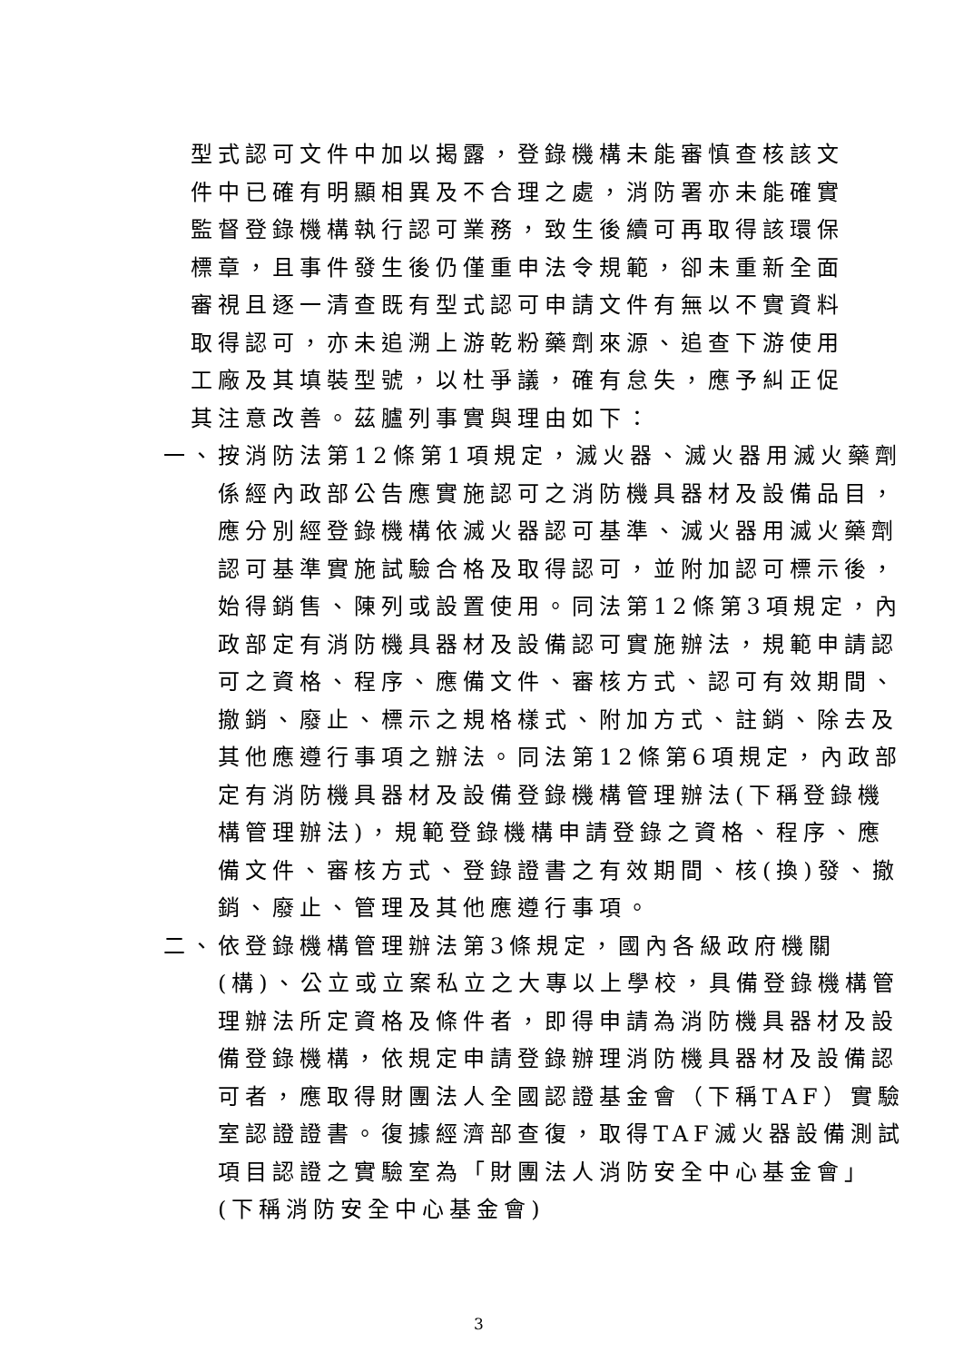型式認可文件中加以揭露，登錄機構未能審慎查核該文件中已確有明顯相異及不合理之處，消防署亦未能確實監督登錄機構執行認可業務，致生後續可再取得該環保標章，且事件發生後仍僅重申法令規範，卻未重新全面審視且逐一清查既有型式認可申請文件有無以不實資料取得認可，亦未追溯上游乾粉藥劑來源、追查下游使用工廠及其填裝型號，以杜爭議，確有怠失，應予糾正促其注意改善。茲臚列事實與理由如下：
一、按消防法第12條第1項規定，滅火器、滅火器用滅火藥劑係經內政部公告應實施認可之消防機具器材及設備品目，應分別經登錄機構依滅火器認可基準、滅火器用滅火藥劑認可基準實施試驗合格及取得認可，並附加認可標示後，始得銷售、陳列或設置使用。同法第12條第3項規定，內政部定有消防機具器材及設備認可實施辦法，規範申請認可之資格、程序、應備文件、審核方式、認可有效期間、撤銷、廢止、標示之規格樣式、附加方式、註銷、除去及其他應遵行事項之辦法。同法第12條第6項規定，內政部定有消防機具器材及設備登錄機構管理辦法(下稱登錄機構管理辦法)，規範登錄機構申請登錄之資格、程序、應備文件、審核方式、登錄證書之有效期間、核(換)發、撤銷、廢止、管理及其他應遵行事項。
二、依登錄機構管理辦法第3條規定，國內各級政府機關(構)、公立或立案私立之大專以上學校，具備登錄機構管理辦法所定資格及條件者，即得申請為消防機具器材及設備登錄機構，依規定申請登錄辦理消防機具器材及設備認可者，應取得財團法人全國認證基金會（下稱TAF）實驗室認證證書。復據經濟部查復，取得TAF滅火器設備測試項目認證之實驗室為「財團法人消防安全中心基金會」(下稱消防安全中心基金會)
3